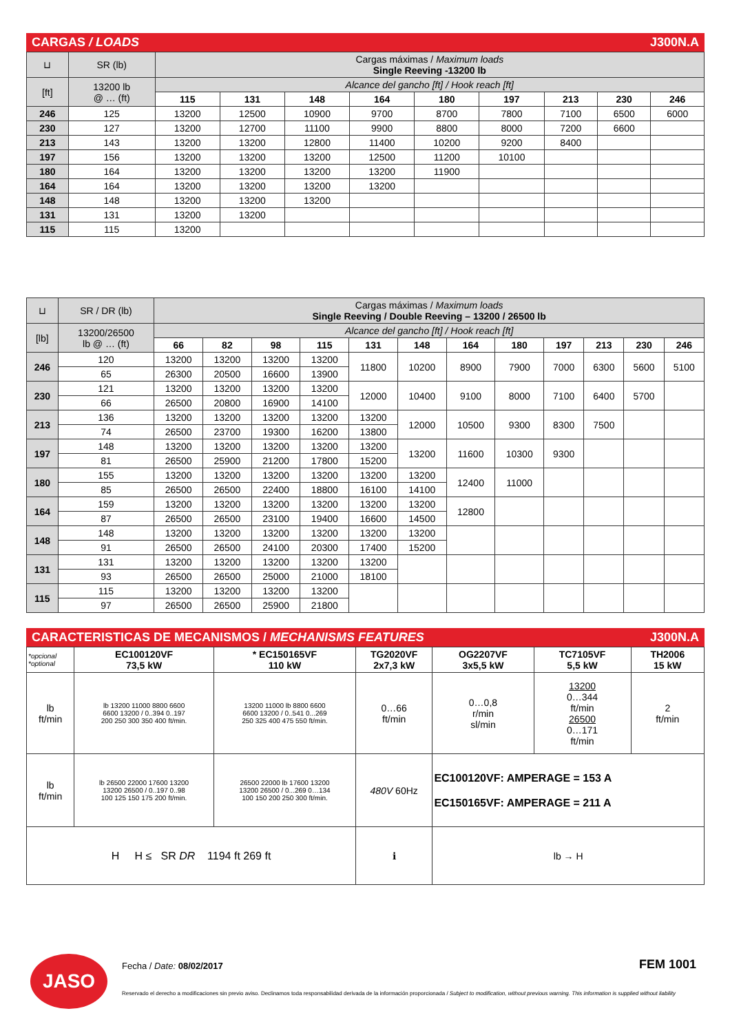CARGAS / LOADS J300N.A
| ⊔ | SR (lb) | Cargas máximas / Maximum loads Single Reeving -13200 lb | | | | | | | | |
| [ft] | 13200 lb @ … (ft) | Alcance del gancho [ft] / Hook reach [ft] | | | | | | | | |
| | | 115 | 131 | 148 | 164 | 180 | 197 | 213 | 230 | 246 |
| 246 | 125 | 13200 | 12500 | 10900 | 9700 | 8700 | 7800 | 7100 | 6500 | 6000 |
| 230 | 127 | 13200 | 12700 | 11100 | 9900 | 8800 | 8000 | 7200 | 6600 | |
| 213 | 143 | 13200 | 13200 | 12800 | 11400 | 10200 | 9200 | 8400 | | |
| 197 | 156 | 13200 | 13200 | 13200 | 12500 | 11200 | 10100 | | | |
| 180 | 164 | 13200 | 13200 | 13200 | 13200 | 11900 | | | | |
| 164 | 164 | 13200 | 13200 | 13200 | 13200 | | | | | |
| 148 | 148 | 13200 | 13200 | 13200 | | | | | | |
| 131 | 131 | 13200 | 13200 | | | | | | | |
| 115 | 115 | 13200 | | | | | | | | |
| ⊔ | SR / DR (lb) | Cargas máximas / Maximum loads Single Reeving / Double Reeving – 13200 / 26500 lb | | | | | | | | | | | |
| [lb] | 13200/26500 lb @ … (ft) | Alcance del gancho [ft] / Hook reach [ft] | | | | | | | | | | | |
| | | 66 | 82 | 98 | 115 | 131 | 148 | 164 | 180 | 197 | 213 | 230 | 246 |
| 246 | 120 | 13200 | 13200 | 13200 | 13200 | 11800 | 10200 | 8900 | 7900 | 7000 | 6300 | 5600 | 5100 |
| | 65 | 26300 | 20500 | 16600 | 13900 | | | | | | | | |
| 230 | 121 | 13200 | 13200 | 13200 | 13200 | 12000 | 10400 | 9100 | 8000 | 7100 | 6400 | 5700 | |
| | 66 | 26500 | 20800 | 16900 | 14100 | | | | | | | | |
| 213 | 136 | 13200 | 13200 | 13200 | 13200 | 13200 | 12000 | 10500 | 9300 | 8300 | 7500 | | |
| | 74 | 26500 | 23700 | 19300 | 16200 | 13800 | | | | | | | |
| 197 | 148 | 13200 | 13200 | 13200 | 13200 | 13200 | 13200 | 11600 | 10300 | 9300 | | | |
| | 81 | 26500 | 25900 | 21200 | 17800 | 15200 | | | | | | | |
| 180 | 155 | 13200 | 13200 | 13200 | 13200 | 13200 | 13200 | 12400 | 11000 | | | | |
| | 85 | 26500 | 26500 | 22400 | 18800 | 16100 | 14100 | | | | | | |
| 164 | 159 | 13200 | 13200 | 13200 | 13200 | 13200 | 13200 | 12800 | | | | | |
| | 87 | 26500 | 26500 | 23100 | 19400 | 16600 | 14500 | | | | | | |
| 148 | 148 | 13200 | 13200 | 13200 | 13200 | 13200 | 13200 | | | | | | |
| | 91 | 26500 | 26500 | 24100 | 20300 | 17400 | 15200 | | | | | | |
| 131 | 131 | 13200 | 13200 | 13200 | 13200 | 13200 | | | | | | | |
| | 93 | 26500 | 26500 | 25000 | 21000 | 18100 | | | | | | | |
| 115 | 115 | 13200 | 13200 | 13200 | 13200 | | | | | | | | |
| | 97 | 26500 | 26500 | 25900 | 21800 | | | | | | | | |
CARACTERISTICAS DE MECANISMOS / MECHANISMS FEATURES J300N.A
| *opcional *optional | EC100120VF 73,5 kW | * EC150165VF 110 kW | TG2020VF 2x7,3 kW | OG2207VF 3x5,5 kW | TC7105VF 5,5 kW | TH2006 15 kW |
| lb ft/min | lb 13200 11000 8800 6600 6600 13200 / 0..394 0..197 200 250 300 350 400 ft/min. | 13200 11000 lb 8800 6600 6600 13200 / 0..541 0...269 250 325 400 475 550 ft/min. | 0…66 ft/min | 0…0,8 r/min sl/min | 13200 0…344 ft/min 26500 0…171 ft/min | 2 ft/min |
| lb ft/min | lb 26500 22000 17600 13200 13200 26500 / 0..197 0..98 100 125 150 175 200 ft/min. | 26500 22000 lb 17600 13200 13200 26500 / 0...269 0…134 100 150 200 250 300 ft/min. | 480V 60Hz | EC100120VF: AMPERAGE = 153 A EC150165VF: AMPERAGE = 211 A | | |
| H H ≤ SR DR 1194 ft 269 ft | | | ℹ | lb → H | | |
JASO Fecha / Date: 08/02/2017 FEM 1001
Reservado el derecho a modificaciones sin previo aviso. Declinamos toda responsabilidad derivada de la información proporcionada / Subject to modification, without previous warning. This information is supplied without liability